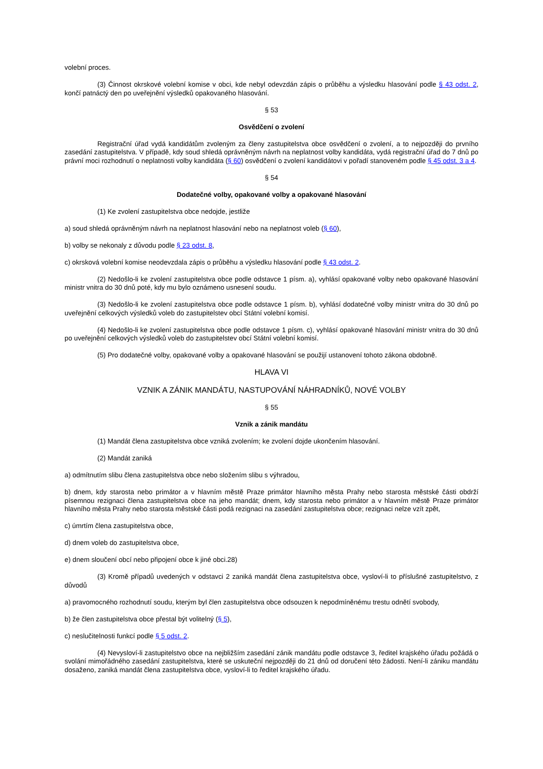volební proces.
(3) Činnost okrskové volební komise v obci, kde nebyl odevzdán zápis o průběhu a výsledku hlasování podle § 43 odst. 2, končí patnáctý den po uveřejnění výsledků opakovaného hlasování.
§ 53
Osvědčení o zvolení
Registrační úřad vydá kandidátům zvoleným za členy zastupitelstva obce osvědčení o zvolení, a to nejpozději do prvního zasedání zastupitelstva. V případě, kdy soud shledá oprávněným návrh na neplatnost volby kandidáta, vydá registrační úřad do 7 dnů po právní moci rozhodnutí o neplatnosti volby kandidáta (§ 60) osvědčení o zvolení kandidátovi v pořadí stanoveném podle § 45 odst. 3 a 4.
§ 54
Dodatečné volby, opakované volby a opakované hlasování
(1) Ke zvolení zastupitelstva obce nedojde, jestliže
a) soud shledá oprávněným návrh na neplatnost hlasování nebo na neplatnost voleb (§ 60),
b) volby se nekonaly z důvodu podle § 23 odst. 8,
c) okrsková volební komise neodevzdala zápis o průběhu a výsledku hlasování podle § 43 odst. 2.
(2) Nedošlo-li ke zvolení zastupitelstva obce podle odstavce 1 písm. a), vyhlásí opakované volby nebo opakované hlasování ministr vnitra do 30 dnů poté, kdy mu bylo oznámeno usnesení soudu.
(3) Nedošlo-li ke zvolení zastupitelstva obce podle odstavce 1 písm. b), vyhlásí dodatečné volby ministr vnitra do 30 dnů po uveřejnění celkových výsledků voleb do zastupitelstev obcí Státní volební komisí.
(4) Nedošlo-li ke zvolení zastupitelstva obce podle odstavce 1 písm. c), vyhlásí opakované hlasování ministr vnitra do 30 dnů po uveřejnění celkových výsledků voleb do zastupitelstev obcí Státní volební komisí.
(5) Pro dodatečné volby, opakované volby a opakované hlasování se použijí ustanovení tohoto zákona obdobně.
HLAVA VI
VZNIK A ZÁNIK MANDÁTU, NASTUPOVÁNÍ NÁHRADNÍKŮ, NOVÉ VOLBY
§ 55
Vznik a zánik mandátu
(1) Mandát člena zastupitelstva obce vzniká zvolením; ke zvolení dojde ukončením hlasování.
(2) Mandát zaniká
a) odmítnutím slibu člena zastupitelstva obce nebo složením slibu s výhradou,
b) dnem, kdy starosta nebo primátor a v hlavním městě Praze primátor hlavního města Prahy nebo starosta městské části obdrží písemnou rezignaci člena zastupitelstva obce na jeho mandát; dnem, kdy starosta nebo primátor a v hlavním městě Praze primátor hlavního města Prahy nebo starosta městské části podá rezignaci na zasedání zastupitelstva obce; rezignaci nelze vzít zpět,
c) úmrtím člena zastupitelstva obce,
d) dnem voleb do zastupitelstva obce,
e) dnem sloučení obcí nebo připojení obce k jiné obci.28)
(3) Kromě případů uvedených v odstavci 2 zaniká mandát člena zastupitelstva obce, vysloví-li to příslušné zastupitelstvo, z důvodů
a) pravomocného rozhodnutí soudu, kterým byl člen zastupitelstva obce odsouzen k nepodmíněnému trestu odnětí svobody,
b) že člen zastupitelstva obce přestal být volitelný (§ 5),
c) neslučitelnosti funkcí podle § 5 odst. 2.
(4) Nevysloví-li zastupitelstvo obce na nejbližším zasedání zánik mandátu podle odstavce 3, ředitel krajského úřadu požádá o svolání mimořádného zasedání zastupitelstva, které se uskuteční nejpozději do 21 dnů od doručení této žádosti. Není-li zániku mandátu dosaženo, zaniká mandát člena zastupitelstva obce, vysloví-li to ředitel krajského úřadu.